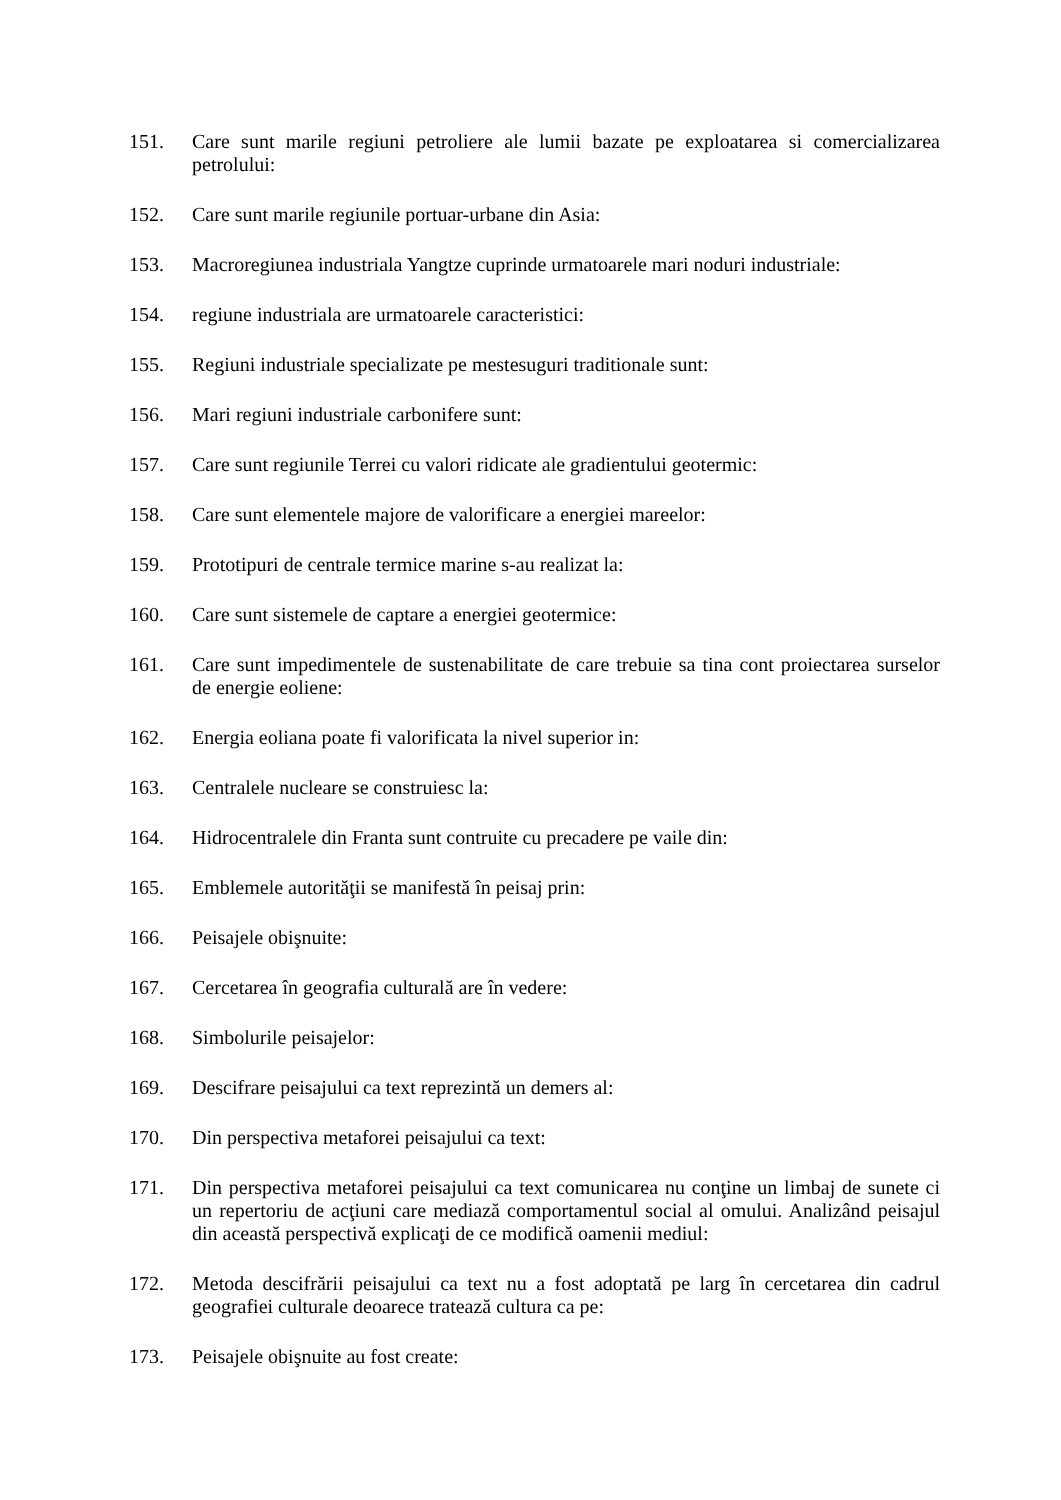151. Care sunt marile regiuni petroliere ale lumii bazate pe exploatarea si comercializarea petrolului:
152. Care sunt marile regiunile portuar-urbane din Asia:
153. Macroregiunea industriala Yangtze cuprinde urmatoarele mari noduri industriale:
154. regiune industriala are urmatoarele caracteristici:
155. Regiuni industriale specializate pe mestesuguri traditionale sunt:
156. Mari regiuni industriale carbonifere sunt:
157. Care sunt regiunile Terrei cu valori ridicate ale gradientului geotermic:
158. Care sunt elementele majore de valorificare a energiei mareelor:
159. Prototipuri de centrale termice marine s-au realizat la:
160. Care sunt sistemele de captare a energiei geotermice:
161. Care sunt impedimentele de sustenabilitate de care trebuie sa tina cont proiectarea surselor de energie eoliene:
162. Energia eoliana poate fi valorificata la nivel superior in:
163. Centralele nucleare se construiesc la:
164. Hidrocentralele din Franta sunt contruite cu precadere pe vaile din:
165. Emblemele autorităţii se manifestă în peisaj prin:
166. Peisajele obişnuite:
167. Cercetarea în geografia culturală are în vedere:
168. Simbolurile peisajelor:
169. Descifrare peisajului ca text reprezintă un demers al:
170. Din perspectiva metaforei peisajului ca text:
171. Din perspectiva metaforei peisajului ca text comunicarea nu conţine un limbaj de sunete ci un repertoriu de acţiuni care mediază comportamentul social al omului. Analizând peisajul din această perspectivă explicaţi de ce modifică oamenii mediul:
172. Metoda descifrării peisajului ca text nu a fost adoptată pe larg în cercetarea din cadrul geografiei culturale deoarece tratează cultura ca pe:
173. Peisajele obişnuite au fost create: